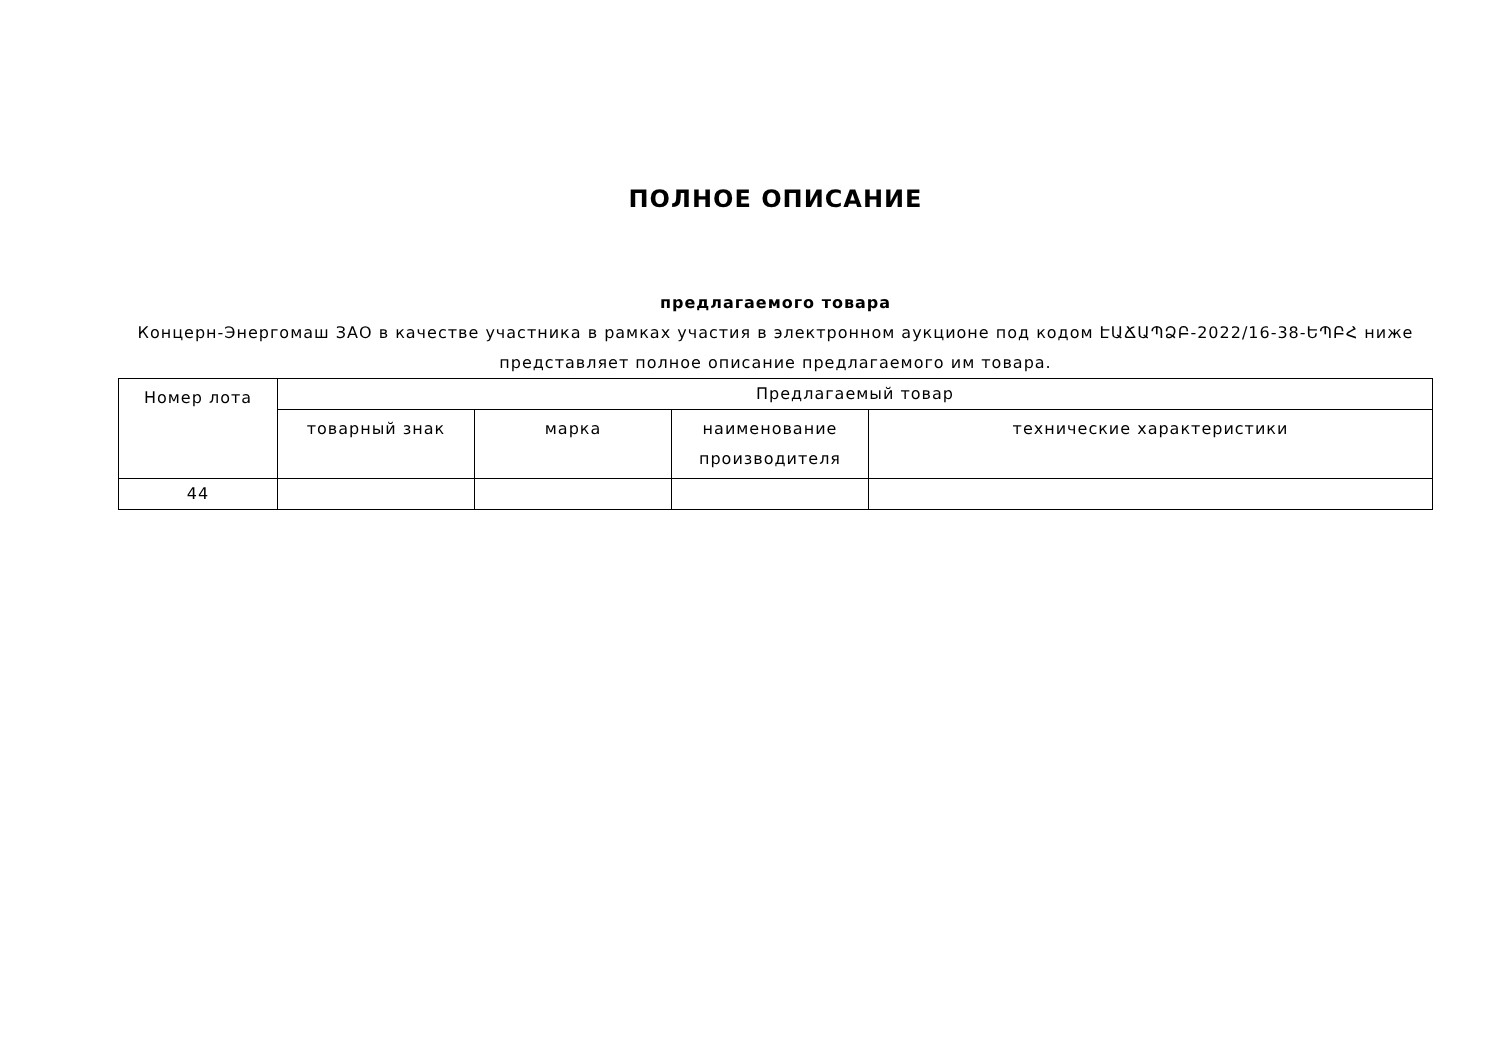ПОЛНОЕ ОПИСАНИЕ
предлагаемого товара
Концерн-Энергомаш ЗАО в качестве участника в рамках участия в электронном аукционе под кодом ԷԱՃԱՊՁԲ-2022/16-38-ԵՊԲՀ ниже представляет полное описание предлагаемого им товара.
| Номер лота | Предлагаемый товар | | | |
| | товарный знак | марка | наименование производителя | технические характеристики |
| 44 | | | | |